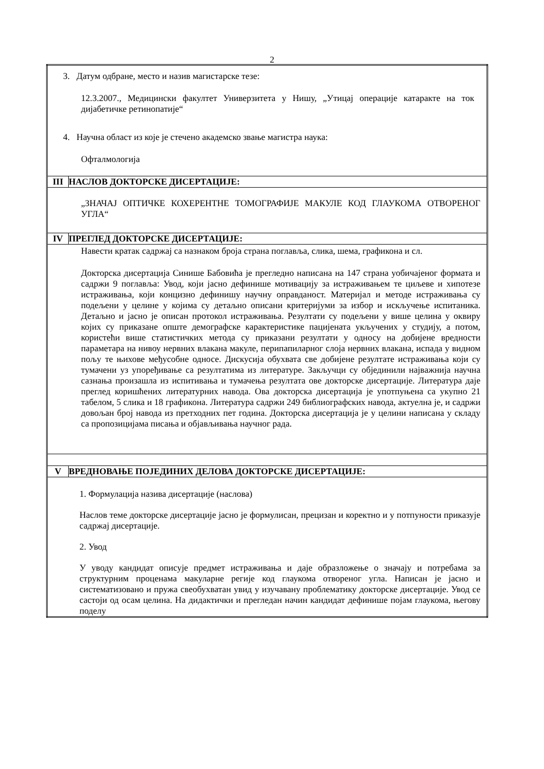2
| 3. Датум одбране, место и назив магистарске тезе: 12.3.2007., Медицински факултет Универзитета у Нишу, „Утицај операције катаракте на ток дијабетичке ретинопатије“ 4. Научна област из које је стечено академско звање магистра наука: Офталмологија | |
| III | НАСЛОВ ДОКТОРСКЕ ДИСЕРТАЦИЈЕ: |
| „ЗНАЧАЈ ОПТИЧКЕ КОХЕРЕНТНЕ ТОМОГРАФИЈЕ МАКУЛЕ КОД ГЛАУКОМА ОТВОРЕНОГ УГЛА“ | |
| IV | ПРЕГЛЕД ДОКТОРСКЕ ДИСЕРТАЦИЈЕ: |
| Навести кратак садржај са назнаком броја страна поглавља, слика, шема, графикона и сл. Докторска дисертација Синише Бабовића је прегледно написана на 147 страна уобичајеног формата и садржи 9 поглавља: Увод, који јасно дефинише мотивацију за истраживањем те циљеве и хипотезе истраживања, који концизно дефинишу научну оправданост. Материјал и методе истраживања су подељени у целине у којима су детаљно описани критеријуми за избор и искључење испитаника. Детаљно и јасно је описан протокол истраживања. Резултати су подељени у више целина у оквиру којих су приказане опште демографске карактеристике пацијената укључених у студију, а потом, користећи више статистичких метода су приказани резултати у односу на добијене вредности параметара на нивоу нервних влакана макуле, перипапиларног слоја нервних влакана, испада у видном пољу те њихове међусобне односе. Дискусија обухвата све добијене резултате истраживања који су тумачени уз упоређивање са резултатима из литературе. Закључци су објединили најважнија научна сазнања произашла из испитивања и тумачења резултата ове докторске дисертације. Литература даје преглед коришћених литературних навода. Ова докторска дисертација је употпуњена са укупно 21 табелом, 5 слика и 18 графикона. Литература садржи 249 библиографских навода, актуелна је, и садржи довољан број навода из претходних пет година. Докторска дисертација је у целини написана у складу са пропозицијама писања и објављивања научног рада. | |
| V | ВРЕДНОВАЊЕ ПОЈЕДИНИХ ДЕЛОВА ДОКТОРСКЕ ДИСЕРТАЦИЈЕ: |
| 1. Формулација назива дисертације (наслова) Наслов теме докторске дисертације јасно је формулисан, прецизан и коректно и у потпуности приказује садржај дисертације. 2. Увод У уводу кандидат описује предмет истраживања и даје образложење о значају и потребама за структурним проценама макуларне регије код глаукома отвореног угла. Написан је јасно и систематизовано и пружа свеобухватан увид у изучавану проблематику докторске дисертације. Увод се састоји од осам целина. На дидактички и прегледан начин кандидат дефинише појам глаукома, његову поделу | |